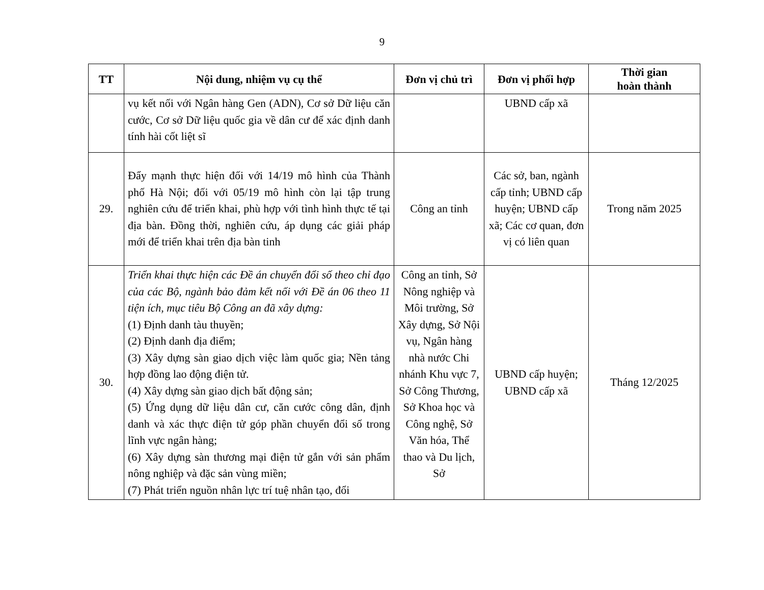9
| TT | Nội dung, nhiệm vụ cụ thể | Đơn vị chủ trì | Đơn vị phối hợp | Thời gian hoàn thành |
| --- | --- | --- | --- | --- |
| | vụ kết nối với Ngân hàng Gen (ADN), Cơ sở Dữ liệu căn cước, Cơ sở Dữ liệu quốc gia về dân cư để xác định danh tính hài cốt liệt sĩ | | UBND cấp xã | |
| 29. | Đẩy mạnh thực hiện đối với 14/19 mô hình của Thành phố Hà Nội; đối với 05/19 mô hình còn lại tập trung nghiên cứu để triển khai, phù hợp với tình hình thực tế tại địa bàn. Đồng thời, nghiên cứu, áp dụng các giải pháp mới để triển khai trên địa bàn tinh | Công an tỉnh | Các sở, ban, ngành cấp tỉnh; UBND cấp huyện; UBND cấp xã; Các cơ quan, đơn vị có liên quan | Trong năm 2025 |
| 30. | Triển khai thực hiện các Đề án chuyển đổi số theo chỉ đạo của các Bộ, ngành bảo đảm kết nối với Đề án 06 theo 11 tiện ích, mục tiêu Bộ Công an đã xây dựng: (1) Định danh tàu thuyền; (2) Định danh địa điểm; (3) Xây dựng sàn giao dịch việc làm quốc gia; Nền tảng hợp đồng lao động điện tử. (4) Xây dựng sàn giao dịch bất động sản; (5) Ứng dụng dữ liệu dân cư, căn cước công dân, định danh và xác thực điện tử góp phần chuyển đổi số trong lĩnh vực ngân hàng; (6) Xây dựng sàn thương mại điện tử gắn với sản phẩm nông nghiệp và đặc sản vùng miền; (7) Phát triển nguồn nhân lực trí tuệ nhân tạo, đổi | Công an tỉnh, Sở Nông nghiệp và Môi trường, Sở Xây dựng, Sở Nội vụ, Ngân hàng nhà nước Chi nhánh Khu vực 7, Sở Công Thương, Sở Khoa học và Công nghệ, Sở Văn hóa, Thể thao và Du lịch, Sở | UBND cấp huyện; UBND cấp xã | Tháng 12/2025 |